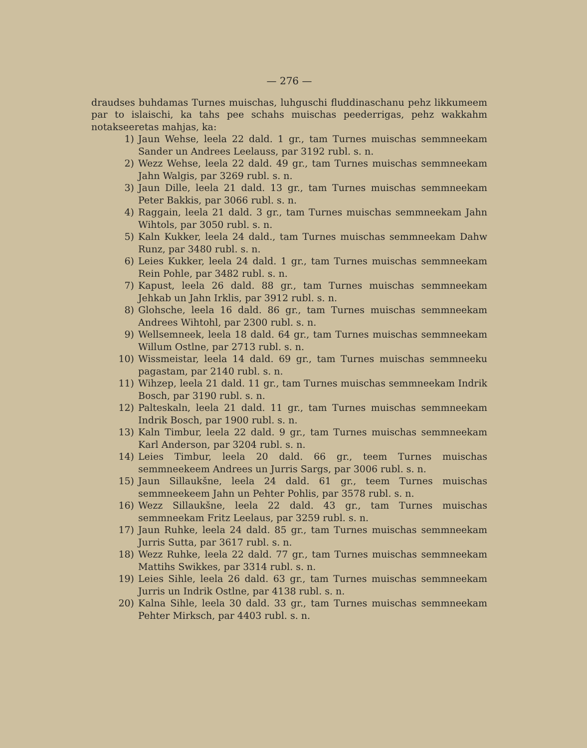— 276 —
draudses buhdamas Turnes muischas, luhguschi fluddinaschanu pehz likkumeem par to islaischi, ka tahs pee schahs muischas peederrigas, pehz wakkahm notakseeretas mahjas, ka:
1) Jaun Wehse, leela 22 dald. 1 gr., tam Turnes muischas semmneekam Sander un Andrees Leelauss, par 3192 rubl. s. n.
2) Wezz Wehse, leela 22 dald. 49 gr., tam Turnes muischas semmneekam Jahn Walgis, par 3269 rubl. s. n.
3) Jaun Dille, leela 21 dald. 13 gr., tam Turnes muischas semmneekam Peter Bakkis, par 3066 rubl. s. n.
4) Raggain, leela 21 dald. 3 gr., tam Turnes muischas semmneekam Jahn Wihtols, par 3050 rubl. s. n.
5) Kaln Kukker, leela 24 dald., tam Turnes muischas semmneekam Dahw Runz, par 3480 rubl. s. n.
6) Leies Kukker, leela 24 dald. 1 gr., tam Turnes muischas semmneekam Rein Pohle, par 3482 rubl. s. n.
7) Kapust, leela 26 dald. 88 gr., tam Turnes muischas semmneekam Jehkab un Jahn Irklis, par 3912 rubl. s. n.
8) Glohsche, leela 16 dald. 86 gr., tam Turnes muischas semmneekam Andrees Wihtohl, par 2300 rubl. s. n.
9) Wellsemneek, leela 18 dald. 64 gr., tam Turnes muischas semmneekam Willum Ostlne, par 2713 rubl. s. n.
10) Wissmeistar, leela 14 dald. 69 gr., tam Turnes muischas semmneeku pagastam, par 2140 rubl. s. n.
11) Wihzep, leela 21 dald. 11 gr., tam Turnes muischas semmneekam Indrik Bosch, par 3190 rubl. s. n.
12) Palteskaln, leela 21 dald. 11 gr., tam Turnes muischas semmneekam Indrik Bosch, par 1900 rubl. s. n.
13) Kaln Timbur, leela 22 dald. 9 gr., tam Turnes muischas semmneekam Karl Anderson, par 3204 rubl. s. n.
14) Leies Timbur, leela 20 dald. 66 gr., teem Turnes muischas semmneekeem Andrees un Jurris Sargs, par 3006 rubl. s. n.
15) Jaun Sillaukšne, leela 24 dald. 61 gr., teem Turnes muischas semmneekeem Jahn un Pehter Pohlis, par 3578 rubl. s. n.
16) Wezz Sillaukšne, leela 22 dald. 43 gr., tam Turnes muischas semmneekam Fritz Leelaus, par 3259 rubl. s. n.
17) Jaun Ruhke, leela 24 dald. 85 gr., tam Turnes muischas semmneekam Jurris Sutta, par 3617 rubl. s. n.
18) Wezz Ruhke, leela 22 dald. 77 gr., tam Turnes muischas semmneekam Mattihs Swikkes, par 3314 rubl. s. n.
19) Leies Sihle, leela 26 dald. 63 gr., tam Turnes muischas semmneekam Jurris un Indrik Ostlne, par 4138 rubl. s. n.
20) Kalna Sihle, leela 30 dald. 33 gr., tam Turnes muischas semmneekam Pehter Mirksch, par 4403 rubl. s. n.